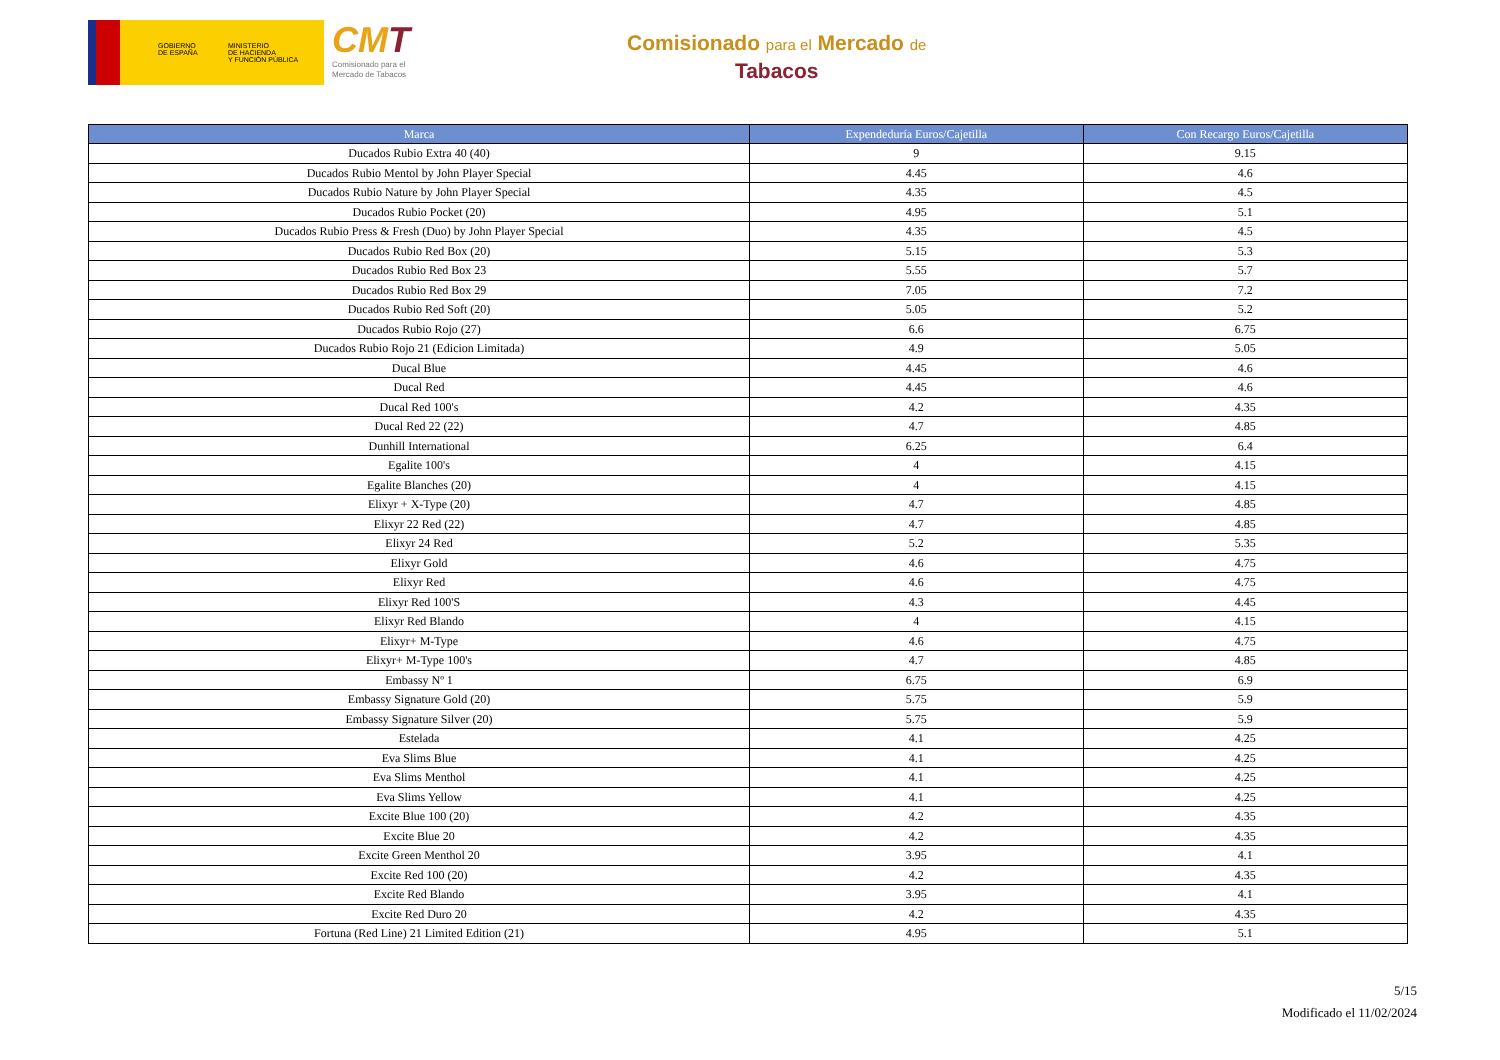GOBIERNO
DE ESPAÑA
MINISTERIO
DE HACIENDA
Y FUNCIÓN PÚBLICA
CMT
Comisionado para el
Mercado de Tabacos
Comisionado para el Mercado de
Tabacos
| Marca | Expendeduría Euros/Cajetilla | Con Recargo Euros/Cajetilla |
| --- | --- | --- |
| Ducados Rubio Extra 40 (40) | 9 | 9.15 |
| Ducados Rubio Mentol by John Player Special | 4.45 | 4.6 |
| Ducados Rubio Nature by John Player Special | 4.35 | 4.5 |
| Ducados Rubio Pocket (20) | 4.95 | 5.1 |
| Ducados Rubio Press & Fresh (Duo) by John Player Special | 4.35 | 4.5 |
| Ducados Rubio Red Box (20) | 5.15 | 5.3 |
| Ducados Rubio Red Box 23 | 5.55 | 5.7 |
| Ducados Rubio Red Box 29 | 7.05 | 7.2 |
| Ducados Rubio Red Soft (20) | 5.05 | 5.2 |
| Ducados Rubio Rojo (27) | 6.6 | 6.75 |
| Ducados Rubio Rojo 21 (Edicion Limitada) | 4.9 | 5.05 |
| Ducal Blue | 4.45 | 4.6 |
| Ducal Red | 4.45 | 4.6 |
| Ducal Red 100's | 4.2 | 4.35 |
| Ducal Red 22 (22) | 4.7 | 4.85 |
| Dunhill International | 6.25 | 6.4 |
| Egalite 100's | 4 | 4.15 |
| Egalite Blanches (20) | 4 | 4.15 |
| Elixyr + X-Type (20) | 4.7 | 4.85 |
| Elixyr 22 Red (22) | 4.7 | 4.85 |
| Elixyr 24 Red | 5.2 | 5.35 |
| Elixyr Gold | 4.6 | 4.75 |
| Elixyr Red | 4.6 | 4.75 |
| Elixyr Red 100'S | 4.3 | 4.45 |
| Elixyr Red Blando | 4 | 4.15 |
| Elixyr+ M-Type | 4.6 | 4.75 |
| Elixyr+ M-Type 100's | 4.7 | 4.85 |
| Embassy Nº 1 | 6.75 | 6.9 |
| Embassy Signature Gold (20) | 5.75 | 5.9 |
| Embassy Signature Silver (20) | 5.75 | 5.9 |
| Estelada | 4.1 | 4.25 |
| Eva Slims Blue | 4.1 | 4.25 |
| Eva Slims Menthol | 4.1 | 4.25 |
| Eva Slims Yellow | 4.1 | 4.25 |
| Excite Blue 100 (20) | 4.2 | 4.35 |
| Excite Blue 20 | 4.2 | 4.35 |
| Excite Green Menthol 20 | 3.95 | 4.1 |
| Excite Red 100 (20) | 4.2 | 4.35 |
| Excite Red Blando | 3.95 | 4.1 |
| Excite Red Duro 20 | 4.2 | 4.35 |
| Fortuna (Red Line) 21 Limited Edition (21) | 4.95 | 5.1 |
5/15
Modificado el 11/02/2024